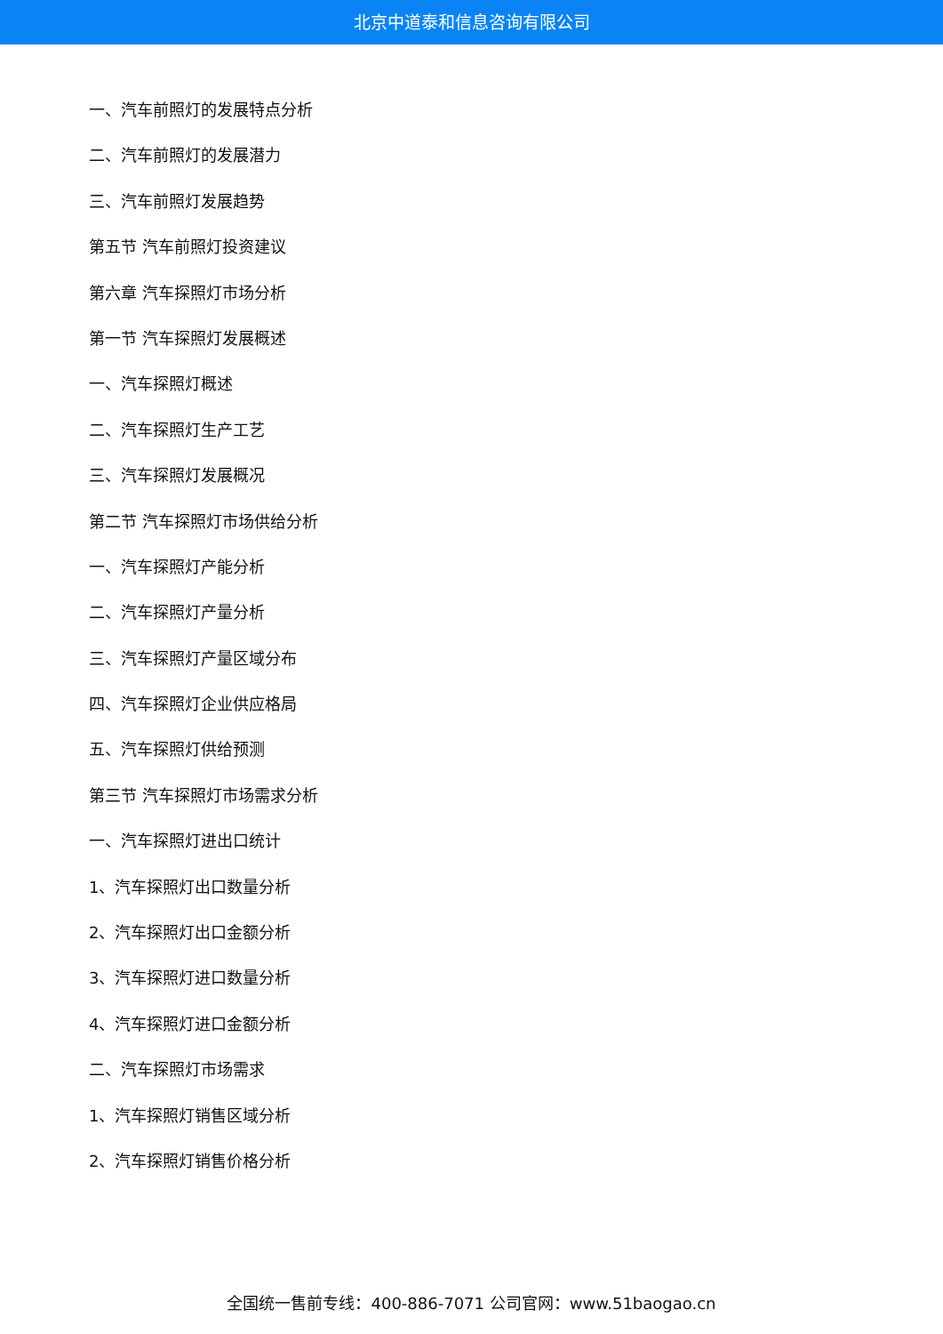北京中道泰和信息咨询有限公司
一、汽车前照灯的发展特点分析
二、汽车前照灯的发展潜力
三、汽车前照灯发展趋势
第五节 汽车前照灯投资建议
第六章 汽车探照灯市场分析
第一节 汽车探照灯发展概述
一、汽车探照灯概述
二、汽车探照灯生产工艺
三、汽车探照灯发展概况
第二节 汽车探照灯市场供给分析
一、汽车探照灯产能分析
二、汽车探照灯产量分析
三、汽车探照灯产量区域分布
四、汽车探照灯企业供应格局
五、汽车探照灯供给预测
第三节 汽车探照灯市场需求分析
一、汽车探照灯进出口统计
1、汽车探照灯出口数量分析
2、汽车探照灯出口金额分析
3、汽车探照灯进口数量分析
4、汽车探照灯进口金额分析
二、汽车探照灯市场需求
1、汽车探照灯销售区域分析
2、汽车探照灯销售价格分析
全国统一售前专线：400-886-7071 公司官网：www.51baogao.cn